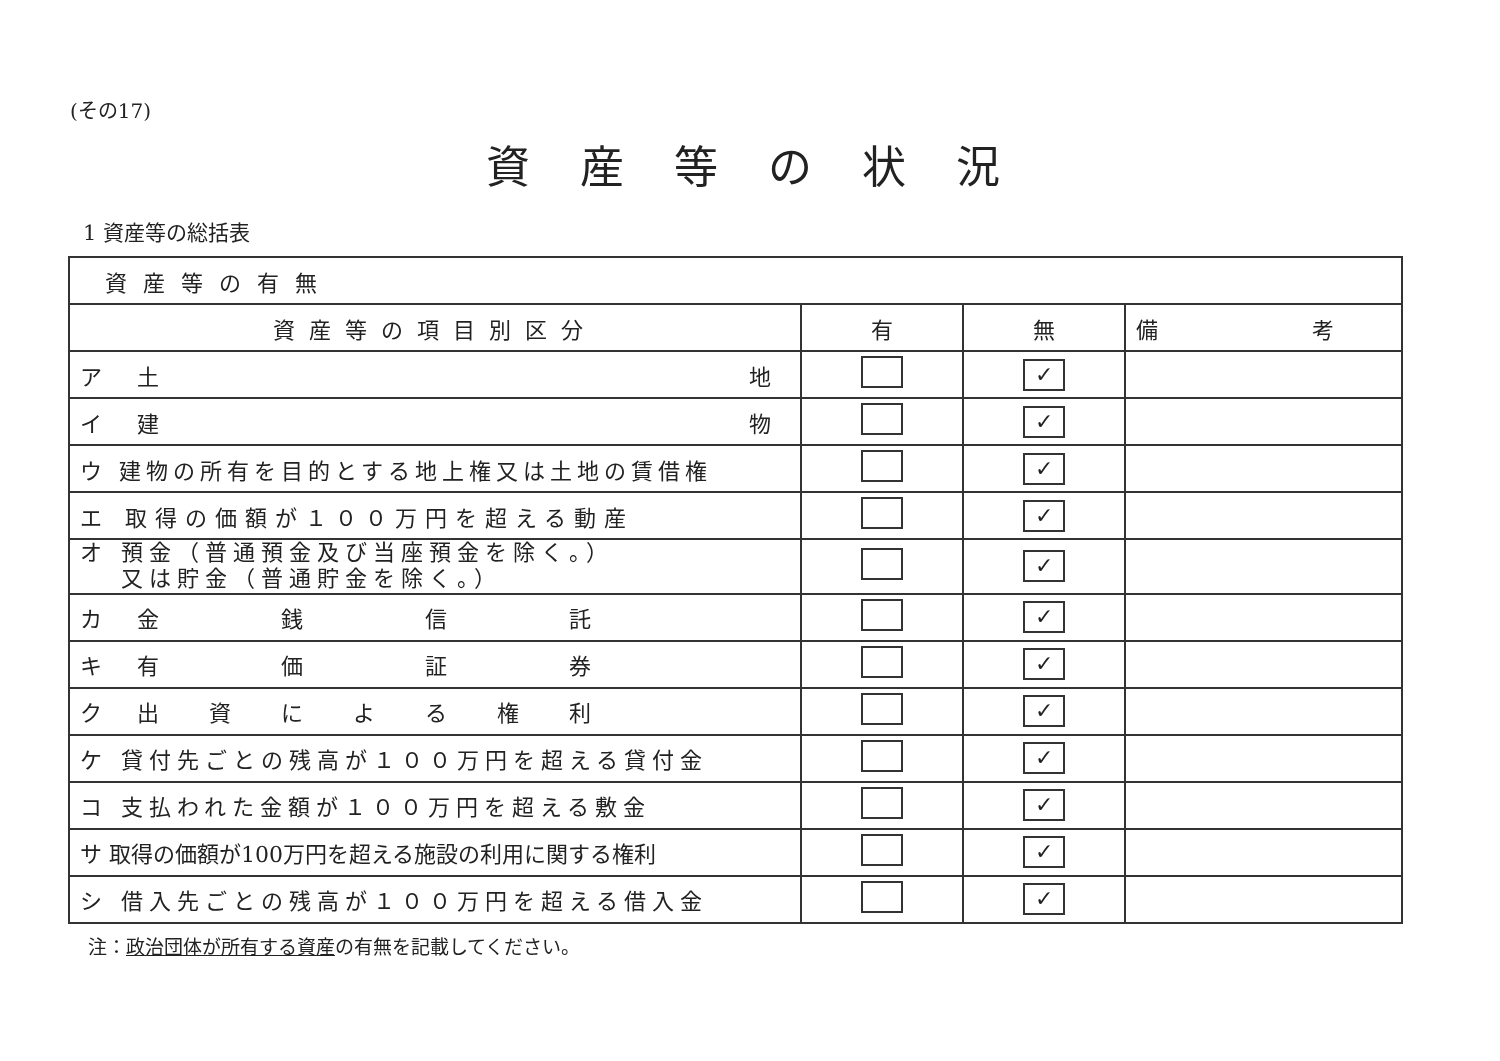(その17)
資産等の状況
1 資産等の総括表
| 資産等の有無 | | | |
| --- | --- | --- | --- |
| 資産等の項目別区分 | 有 | 無 | 備 考 |
| ア 土 地 | | ✓ | |
| イ 建 物 | | ✓ | |
| ウ 建物の所有を目的とする地上権又は土地の賃借権 | | ✓ | |
| エ 取得の価額が１００万円を超える動産 | | ✓ | |
| オ 預金（普通預金及び当座預金を除く。） 又は貯金（普通貯金を除く。） | | ✓ | |
| カ 金 銭 信 託 | | ✓ | |
| キ 有 価 証 券 | | ✓ | |
| ク 出 資 に よ る 権 利 | | ✓ | |
| ケ 貸付先ごとの残高が１００万円を超える貸付金 | | ✓ | |
| コ 支払われた金額が１００万円を超える敷金 | | ✓ | |
| サ 取得の価額が100万円を超える施設の利用に関する権利 | | ✓ | |
| シ 借入先ごとの残高が１００万円を超える借入金 | | ✓ | |
注：政治団体が所有する資産の有無を記載してください。